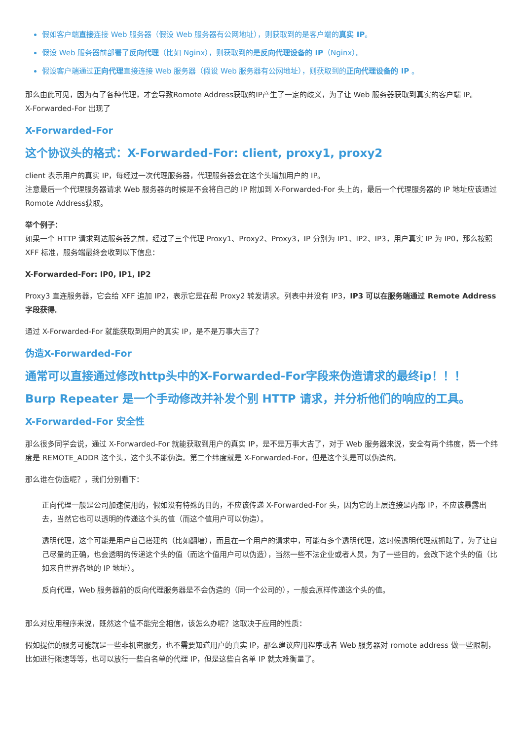假如客户端直接连接 Web 服务器（假设 Web 服务器有公网地址），则获取到的是客户端的真实 IP。
假设 Web 服务器前部署了反向代理（比如 Nginx），则获取到的是反向代理设备的 IP（Nginx）。
假设客户端通过正向代理直接连接 Web 服务器（假设 Web 服务器有公网地址），则获取到的正向代理设备的 IP 。
那么由此可见，因为有了各种代理，才会导致Romote Address获取的IP产生了一定的歧义，为了让 Web 服务器获取到真实的客户端 IP。
X-Forwarded-For 出现了
X-Forwarded-For
这个协议头的格式：X-Forwarded-For: client, proxy1, proxy2
client 表示用户的真实 IP，每经过一次代理服务器，代理服务器会在这个头增加用户的 IP。
注意最后一个代理服务器请求 Web 服务器的时候是不会将自己的 IP 附加到 X-Forwarded-For 头上的，最后一个代理服务器的 IP 地址应该通过Romote Address获取。
举个例子：
如果一个 HTTP 请求到达服务器之前，经过了三个代理 Proxy1、Proxy2、Proxy3，IP 分别为 IP1、IP2、IP3，用户真实 IP 为 IP0，那么按照 XFF 标准，服务端最终会收到以下信息：
X-Forwarded-For: IP0, IP1, IP2
Proxy3 直连服务器，它会给 XFF 追加 IP2，表示它是在帮 Proxy2 转发请求。列表中并没有 IP3，IP3 可以在服务端通过 Remote Address 字段获得。
通过 X-Forwarded-For 就能获取到用户的真实 IP，是不是万事大吉了？
伪造X-Forwarded-For
通常可以直接通过修改http头中的X-Forwarded-For字段来伪造请求的最终ip！！！
Burp Repeater 是一个手动修改并补发个别 HTTP 请求，并分析他们的响应的工具。
X-Forwarded-For 安全性
那么很多同学会说，通过 X-Forwarded-For 就能获取到用户的真实 IP，是不是万事大吉了，对于 Web 服务器来说，安全有两个纬度，第一个纬度是 REMOTE_ADDR 这个头，这个头不能伪造。第二个纬度就是 X-Forwarded-For，但是这个头是可以伪造的。
那么谁在伪造呢？，我们分别看下：
正向代理一般是公司加速使用的，假如没有特殊的目的，不应该传递 X-Forwarded-For 头，因为它的上层连接是内部 IP，不应该暴露出去，当然它也可以透明的传递这个头的值（而这个值用户可以伪造）。
透明代理，这个可能是用户自己搭建的（比如翻墙），而且在一个用户的请求中，可能有多个透明代理，这时候透明代理就抓瞎了，为了让自己尽量的正确，也会透明的传递这个头的值（而这个值用户可以伪造），当然一些不法企业或者人员，为了一些目的，会改下这个头的值（比如来自世界各地的 IP 地址）。
反向代理，Web 服务器前的反向代理服务器是不会伪造的（同一个公司的），一般会原样传递这个头的值。
那么对应用程序来说，既然这个值不能完全相信，该怎么办呢？这取决于应用的性质：
假如提供的服务可能就是一些非机密服务，也不需要知道用户的真实 IP，那么建议应用程序或者 Web 服务器对 romote address 做一些限制，比如进行限速等等，也可以放行一些白名单的代理 IP，但是这些白名单 IP 就太难衡量了。